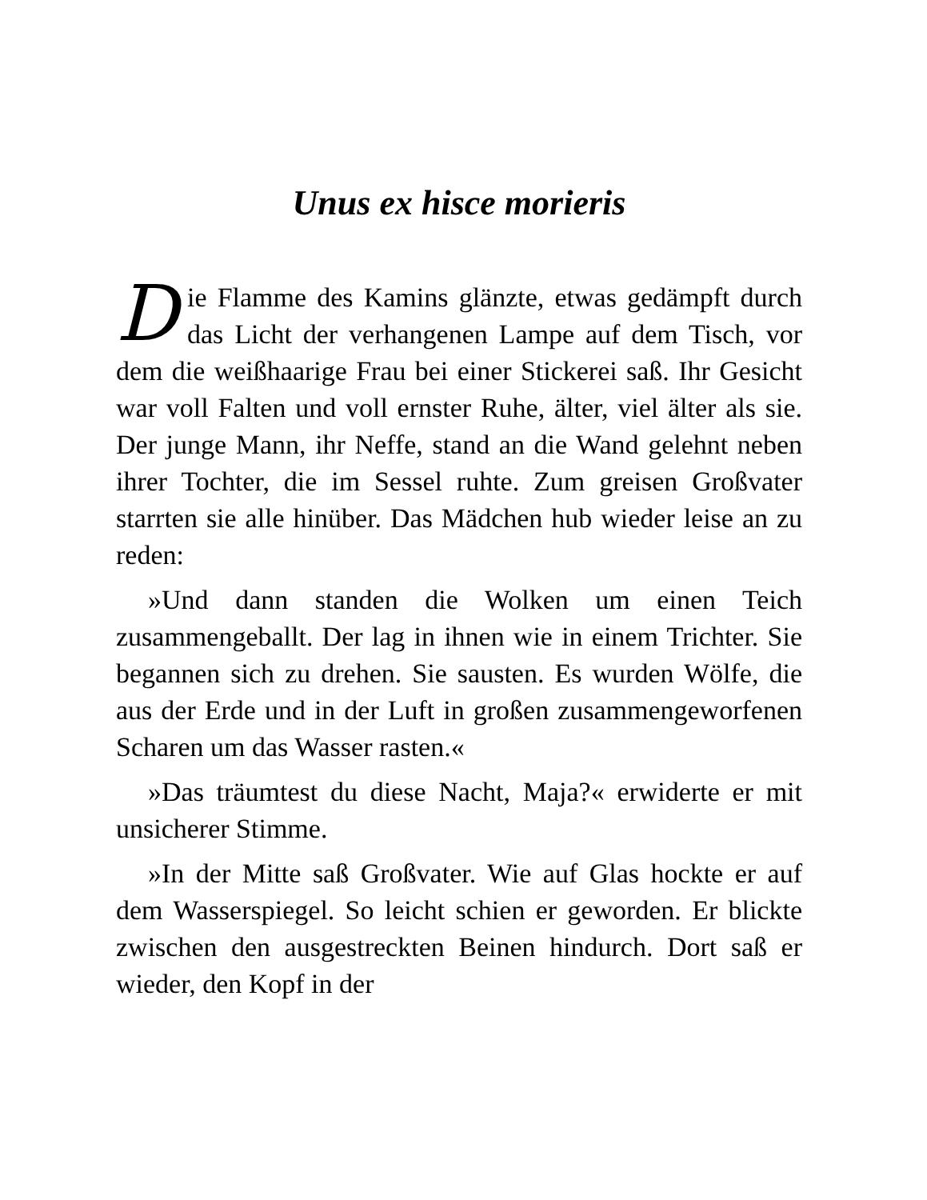Unus ex hisce morieris
Die Flamme des Kamins glänzte, etwas gedämpft durch das Licht der verhangenen Lampe auf dem Tisch, vor dem die weißhaarige Frau bei einer Stickerei saß. Ihr Gesicht war voll Falten und voll ernster Ruhe, älter, viel älter als sie. Der junge Mann, ihr Neffe, stand an die Wand gelehnt neben ihrer Tochter, die im Sessel ruhte. Zum greisen Großvater starrten sie alle hinüber. Das Mädchen hub wieder leise an zu reden:
»Und dann standen die Wolken um einen Teich zusammengeballt. Der lag in ihnen wie in einem Trichter. Sie begannen sich zu drehen. Sie sausten. Es wurden Wölfe, die aus der Erde und in der Luft in großen zusammengeworfenen Scharen um das Wasser rasten.«
»Das träumtest du diese Nacht, Maja?« erwiderte er mit unsicherer Stimme.
»In der Mitte saß Großvater. Wie auf Glas hockte er auf dem Wasserspiegel. So leicht schien er geworden. Er blickte zwischen den ausgestreckten Beinen hindurch. Dort saß er wieder, den Kopf in der